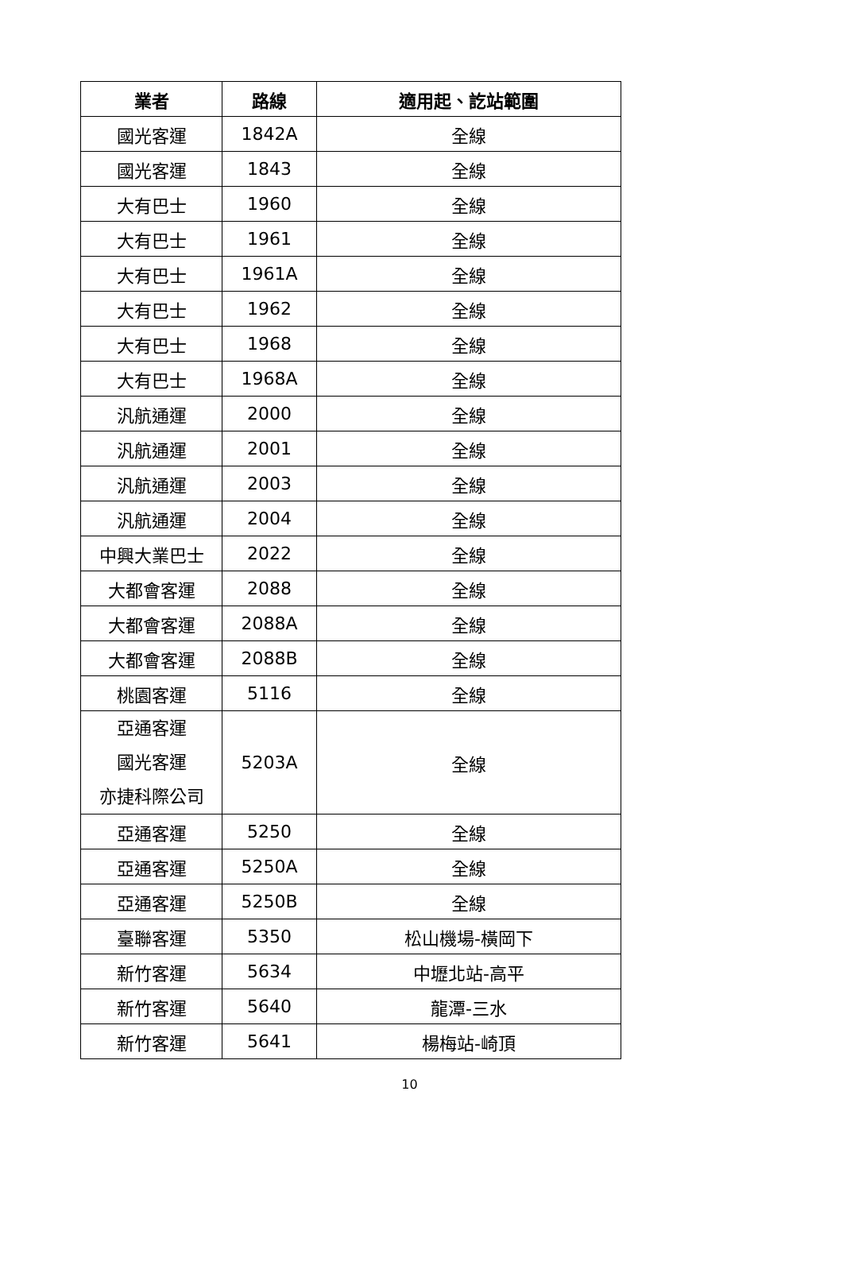| 業者 | 路線 | 適用起、訖站範圍 |
| --- | --- | --- |
| 國光客運 | 1842A | 全線 |
| 國光客運 | 1843 | 全線 |
| 大有巴士 | 1960 | 全線 |
| 大有巴士 | 1961 | 全線 |
| 大有巴士 | 1961A | 全線 |
| 大有巴士 | 1962 | 全線 |
| 大有巴士 | 1968 | 全線 |
| 大有巴士 | 1968A | 全線 |
| 汎航通運 | 2000 | 全線 |
| 汎航通運 | 2001 | 全線 |
| 汎航通運 | 2003 | 全線 |
| 汎航通運 | 2004 | 全線 |
| 中興大業巴士 | 2022 | 全線 |
| 大都會客運 | 2088 | 全線 |
| 大都會客運 | 2088A | 全線 |
| 大都會客運 | 2088B | 全線 |
| 桃園客運 | 5116 | 全線 |
| 亞通客運 國光客運 亦捷科際公司 | 5203A | 全線 |
| 亞通客運 | 5250 | 全線 |
| 亞通客運 | 5250A | 全線 |
| 亞通客運 | 5250B | 全線 |
| 臺聯客運 | 5350 | 松山機場-橫岡下 |
| 新竹客運 | 5634 | 中壢北站-高平 |
| 新竹客運 | 5640 | 龍潭-三水 |
| 新竹客運 | 5641 | 楊梅站-崎頂 |
10